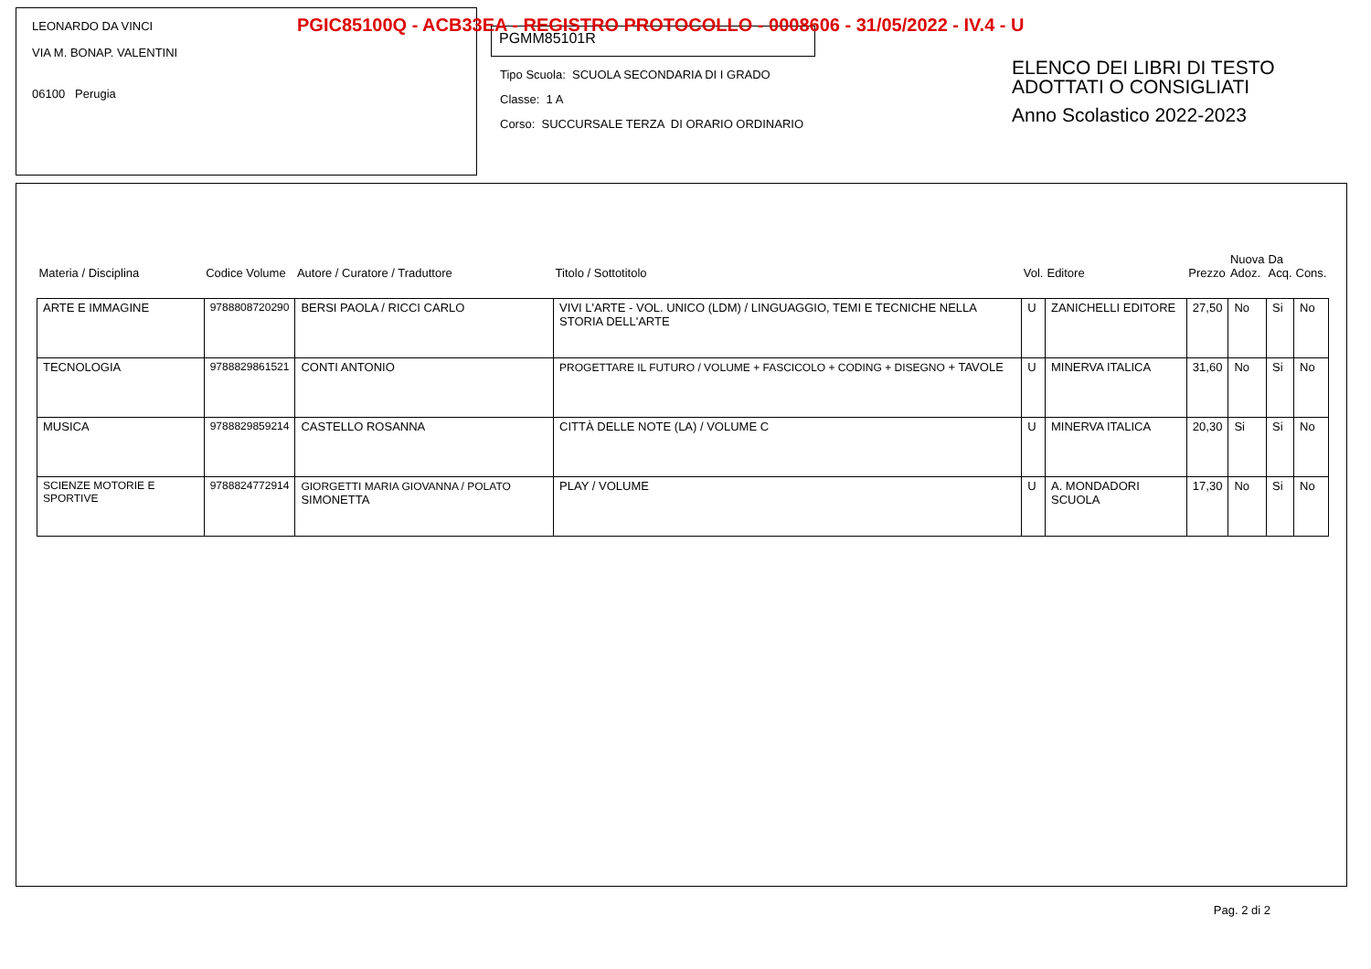PGIC85100Q - ACB33EA - REGISTRO PROTOCOLLO - 0008606 - 31/05/2022 - IV.4 - U
LEONARDO DA VINCI
VIA M. BONAP. VALENTINI
06100 Perugia
PGMM85101R
Tipo Scuola: SCUOLA SECONDARIA DI I GRADO
Classe: 1 A
Corso: SUCCURSALE TERZA DI ORARIO ORDINARIO
ELENCO DEI LIBRI DI TESTO
ADOTTATI O CONSIGLIATI
Anno Scolastico 2022-2023
| Materia / Disciplina | Codice Volume | Autore / Curatore / Traduttore | Titolo / Sottotitolo | Vol. | Editore | Prezzo | Nuova Adoz. | Da Acq. | Cons. |
| --- | --- | --- | --- | --- | --- | --- | --- | --- | --- |
| ARTE E IMMAGINE | 9788808720290 | BERSI PAOLA / RICCI CARLO | VIVI L'ARTE - VOL. UNICO (LDM) / LINGUAGGIO, TEMI E TECNICHE NELLA STORIA DELL'ARTE | U | ZANICHELLI EDITORE | 27,50 | No | Si | No |
| TECNOLOGIA | 9788829861521 | CONTI ANTONIO | PROGETTARE IL FUTURO / VOLUME + FASCICOLO + CODING + DISEGNO + TAVOLE | U | MINERVA ITALICA | 31,60 | No | Si | No |
| MUSICA | 9788829859214 | CASTELLO ROSANNA | CITTÀ DELLE NOTE (LA) / VOLUME C | U | MINERVA ITALICA | 20,30 | Si | Si | No |
| SCIENZE MOTORIE E SPORTIVE | 9788824772914 | GIORGETTI MARIA GIOVANNA / POLATO SIMONETTA | PLAY / VOLUME | U | A. MONDADORI SCUOLA | 17,30 | No | Si | No |
Pag. 2 di 2